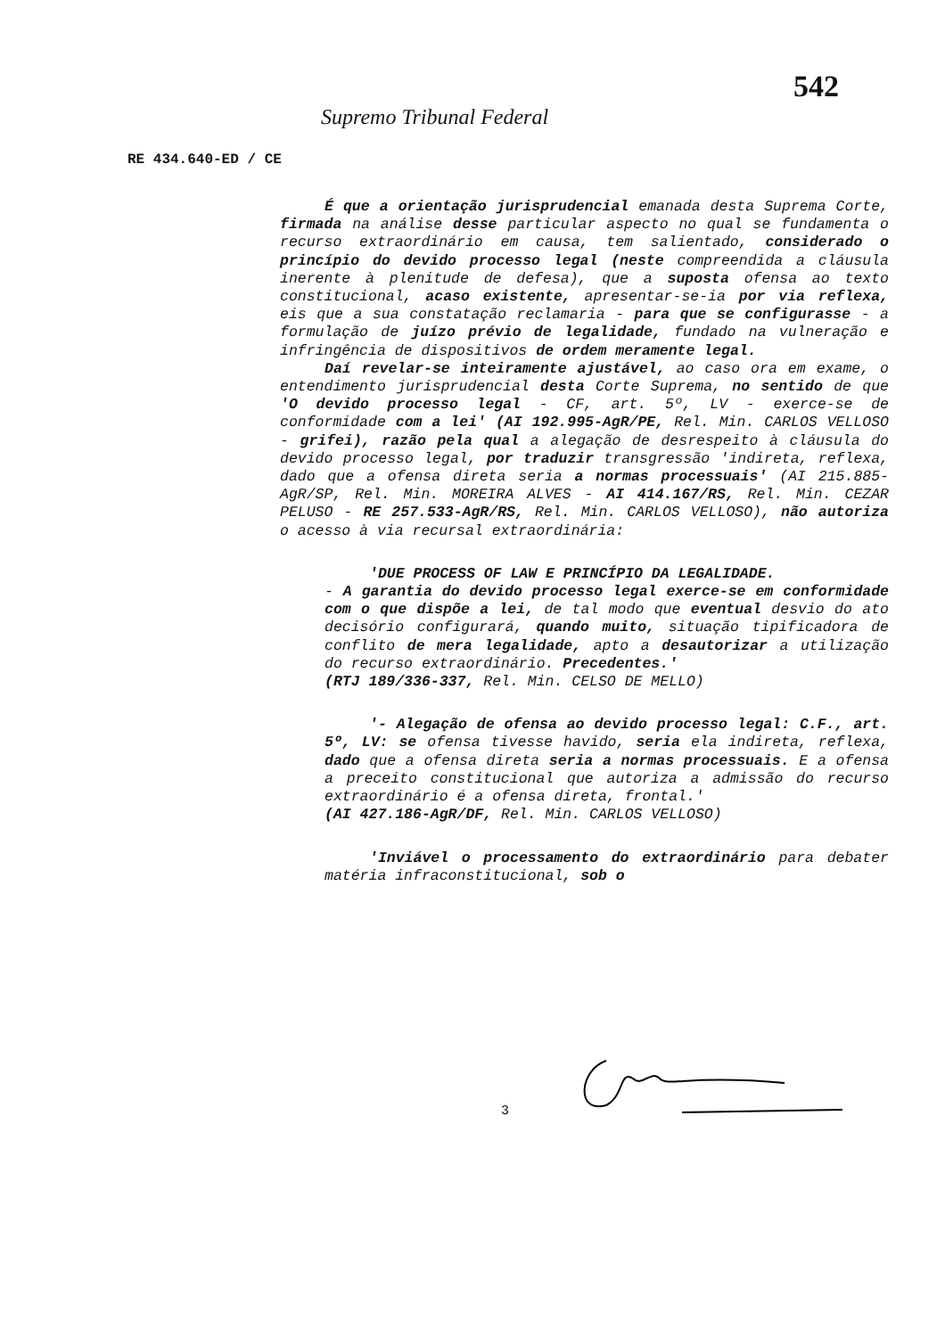542
Supremo Tribunal Federal
RE 434.640-ED / CE
É que a orientação jurisprudencial emanada desta Suprema Corte, firmada na análise desse particular aspecto no qual se fundamenta o recurso extraordinário em causa, tem salientado, considerado o princípio do devido processo legal (neste compreendida a cláusula inerente à plenitude de defesa), que a suposta ofensa ao texto constitucional, acaso existente, apresentar-se-ia por via reflexa, eis que a sua constatação reclamaria - para que se configurasse - a formulação de juízo prévio de legalidade, fundado na vulneração e infringência de dispositivos de ordem meramente legal.
Daí revelar-se inteiramente ajustável, ao caso ora em exame, o entendimento jurisprudencial desta Corte Suprema, no sentido de que 'O devido processo legal - CF, art. 5º, LV - exerce-se de conformidade com a lei' (AI 192.995-AgR/PE, Rel. Min. CARLOS VELLOSO - grifei), razão pela qual a alegação de desrespeito à cláusula do devido processo legal, por traduzir transgressão 'indireta, reflexa, dado que a ofensa direta seria a normas processuais' (AI 215.885-AgR/SP, Rel. Min. MOREIRA ALVES - AI 414.167/RS, Rel. Min. CEZAR PELUSO - RE 257.533-AgR/RS, Rel. Min. CARLOS VELLOSO), não autoriza o acesso à via recursal extraordinária:
'DUE PROCESS OF LAW E PRINCÍPIO DA LEGALIDADE.
- A garantia do devido processo legal exerce-se em conformidade com o que dispõe a lei, de tal modo que eventual desvio do ato decisório configurará, quando muito, situação tipificadora de conflito de mera legalidade, apto a desautorizar a utilização do recurso extraordinário. Precedentes.'
(RTJ 189/336-337, Rel. Min. CELSO DE MELLO)
'- Alegação de ofensa ao devido processo legal: C.F., art. 5º, LV: se ofensa tivesse havido, seria ela indireta, reflexa, dado que a ofensa direta seria a normas processuais. E a ofensa a preceito constitucional que autoriza a admissão do recurso extraordinário é a ofensa direta, frontal.'
(AI 427.186-AgR/DF, Rel. Min. CARLOS VELLOSO)
'Inviável o processamento do extraordinário para debater matéria infraconstitucional, sob o
3